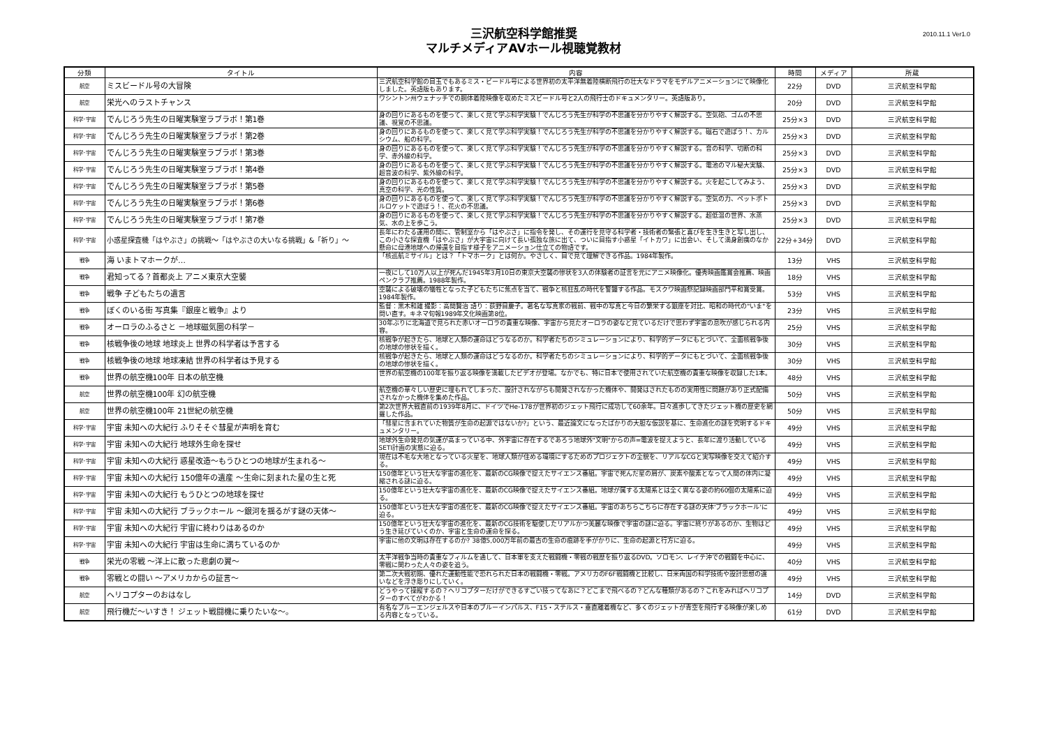三沢航空科学館推奨
マルチメディアAVホール視聴覚教材
2010.11.1 Ver1.0
| 分類 | タイトル | 内容 | 時間 | メディア | 所蔵 |
| --- | --- | --- | --- | --- | --- |
| 航空 | ミスビードル号の大冒険 | 三沢航空科学館の目玉でもあるミス・ビードル号による世界初の太平洋無着陸横断飛行の壮大なドラマをモデルアニメーションにて映像化しました。英語版もあります。 | 22分 | DVD | 三沢航空科学館 |
| 航空 | 栄光へのラストチャンス | ワシントン州ウェナッチでの胴体着陸映像を収めたミスビードル号と2人の飛行士のドキュメンタリー。英語版あり。 | 20分 | DVD | 三沢航空科学館 |
| 科学･宇宙 | でんじろう先生の日曜実験室ラブラボ！第1巻 | 身の回りにあるものを使って、楽しく見て学ぶ科学実験！でんじろう先生が科学の不思議を分かりやすく解説する。空気砲、ゴムの不思議、視覚の不思議。 | 25分×3 | DVD | 三沢航空科学館 |
| 科学･宇宙 | でんじろう先生の日曜実験室ラブラボ！第2巻 | 身の回りにあるものを使って、楽しく見て学ぶ科学実験！でんじろう先生が科学の不思議を分かりやすく解説する。磁石で遊ぼう！、カルシウム、船の科学。 | 25分×3 | DVD | 三沢航空科学館 |
| 科学･宇宙 | でんじろう先生の日曜実験室ラブラボ！第3巻 | 身の回りにあるものを使って、楽しく見て学ぶ科学実験！でんじろう先生が科学の不思議を分かりやすく解説する。音の科学、切断の科学、赤外線の科学。 | 25分×3 | DVD | 三沢航空科学館 |
| 科学･宇宙 | でんじろう先生の日曜実験室ラブラボ！第4巻 | 身の回りにあるものを使って、楽しく見て学ぶ科学実験！でんじろう先生が科学の不思議を分かりやすく解説する。電池のマル秘大実験、超音波の科学、紫外線の科学。 | 25分×3 | DVD | 三沢航空科学館 |
| 科学･宇宙 | でんじろう先生の日曜実験室ラブラボ！第5巻 | 身の回りにあるものを使って、楽しく見て学ぶ科学実験！でんじろう先生が科学の不思議を分かりやすく解説する。火を起こしてみよう、真空の科学、光の性質。 | 25分×3 | DVD | 三沢航空科学館 |
| 科学･宇宙 | でんじろう先生の日曜実験室ラブラボ！第6巻 | 身の回りにあるものを使って、楽しく見て学ぶ科学実験！でんじろう先生が科学の不思議を分かりやすく解説する。空気の力、ペットボトルロケットで遊ぼう！、花火の不思議。 | 25分×3 | DVD | 三沢航空科学館 |
| 科学･宇宙 | でんじろう先生の日曜実験室ラブラボ！第7巻 | 身の回りにあるものを使って、楽しく見て学ぶ科学実験！でんじろう先生が科学の不思議を分かりやすく解説する。超低温の世界、水蒸気、水の上を歩こう。 | 25分×3 | DVD | 三沢航空科学館 |
| 科学･宇宙 | 小惑星探査機「はやぶさ」の挑戦～「はやぶさの大いなる挑戦」&「祈り」～ | 長年にわたる運用の間に、管制室から「はやぶさ」に指令を発し、その運行を見守る科学者・技術者の緊張と喜びを生き生きと写し出し、この小さな探査機「はやぶさ」が大宇宙に向けて長い孤独な旅に出て、ついに目指す小惑星「イトカワ」に出会い、そして満身創痍のなか懸命に母港地球への帰還を目指す様子をアニメーション仕立ての物語です。 | 22分+34分 | DVD | 三沢航空科学館 |
| 戦争 | 海 いまトマホークが… | 「核巡航ミサイル」とは？「トマホーク」とは何か。やさしく、目で見て理解できる作品。1984年製作。 | 13分 | VHS | 三沢航空科学館 |
| 戦争 | 君知ってる？首都炎上 アニメ東京大空襲 | 一夜にして10万人以上が死んだ1945年3月10日の東京大空襲の惨状を3人の体験者の証言を元にアニメ映像化。優秀映画鑑賞会推薦、映画ペンクラブ推薦。1988年製作。 | 18分 | VHS | 三沢航空科学館 |
| 戦争 | 戦争 子どもたちの遺言 | 空襲による破壊の犠牲となった子どもたちに焦点を当て、戦争と核狂乱の時代を警鐘する作品。モスクワ映画祭記録映画部門平和賞受賞。1984年製作。 | 53分 | VHS | 三沢航空科学館 |
| 戦争 | ぼくのいる街 写真集『銀座と戦争』より | 監督：黒木和雄 撮影：高間賢治 語り：荻野目慶子。著名な写真家の戦前、戦中の写真と今日の繁栄する銀座を対比、昭和の時代の"いま"を問い直す。キネマ旬報1989年文化映画第8位。 | 23分 | VHS | 三沢航空科学館 |
| 戦争 | オーロラのふるさと －地球磁気圏の科学－ | 30年ぶりに北海道で見られた赤いオーロラの貴重な映像、宇宙から見たオーロラの姿など見ているだけで思わず宇宙の息吹が感じられる内容。 | 25分 | VHS | 三沢航空科学館 |
| 戦争 | 核戦争後の地球 地球炎上 世界の科学者は予言する | 核戦争が起きたら、地球と人類の運命はどうなるのか。科学者たちのシミュレーションにより、科学的データにもとづいて、全面核戦争後の地球の惨状を描く。 | 30分 | VHS | 三沢航空科学館 |
| 戦争 | 核戦争後の地球 地球凍結 世界の科学者は予見する | 核戦争が起きたら、地球と人類の運命はどうなるのか。科学者たちのシミュレーションにより、科学的データにもとづいて、全面核戦争後の地球の惨状を描く。 | 30分 | VHS | 三沢航空科学館 |
| 戦争 | 世界の航空機100年 日本の航空機 | 世界の航空機の100年を振り返る映像を満載したビデオが登場。なかでも、特に日本で使用されていた航空機の貴重な映像を収録した1本。 | 48分 | VHS | 三沢航空科学館 |
| 航空 | 世界の航空機100年 幻の航空機 | 航空機の華々しい歴史に埋もれてしまった、設計されながらも開発されなかった機体や、開発はされたものの実用性に問題があり正式配備されなかった機体を集めた作品。 | 50分 | VHS | 三沢航空科学館 |
| 航空 | 世界の航空機100年 21世紀の航空機 | 第2次世界大戦直前の1939年8月に、ドイツでHe-178が世界初のジェット飛行に成功して60余年。日々進歩してきたジェット機の歴史を網羅した作品。 | 50分 | VHS | 三沢航空科学館 |
| 科学･宇宙 | 宇宙 未知への大紀行 ふりそそぐ彗星が声明を育む | 「彗星に含まれていた物質が生命の起源ではないか?」という、最近論文になったばかりの大胆な仮説を基に、生命進化の謎を究明するドキュメンタリー。 | 49分 | VHS | 三沢航空科学館 |
| 科学･宇宙 | 宇宙 未知への大紀行 地球外生命を探せ | 地球外生命発見の気運が高まっている中、外宇宙に存在するであろう地球外"文明"からの声=電波を捉えようと、長年に渡り活動しているSETI計画の実態に迫る。 | 49分 | VHS | 三沢航空科学館 |
| 科学･宇宙 | 宇宙 未知への大紀行 惑星改造～もうひとつの地球が生まれる～ | 現在は不毛な大地となっている火星を、地球人類が住める環境にするためのプロジェクトの全貌を、リアルなCGと実写映像を交えて紹介する。 | 49分 | VHS | 三沢航空科学館 |
| 科学･宇宙 | 宇宙 未知への大紀行 150億年の遺産 ～生命に刻まれた星の生と死 | 150億年という壮大な宇宙の進化を、最新のCG映像で捉えたサイエンス番組。宇宙で死んだ星の屑が、炭素や酸素となって人間の体内に凝縮される謎に迫る。 | 49分 | VHS | 三沢航空科学館 |
| 科学･宇宙 | 宇宙 未知への大紀行 もうひとつの地球を探せ | 150億年という壮大な宇宙の進化を、最新のCG映像で捉えたサイエンス番組。地球が属する太陽系とは全く異なる姿の約60個の太陽系に迫る。 | 49分 | VHS | 三沢航空科学館 |
| 科学･宇宙 | 宇宙 未知への大紀行 ブラックホール ～銀河を揺るがす謎の天体～ | 150億年という壮大な宇宙の進化を、最新のCG映像で捉えたサイエンス番組。宇宙のあちらこちらに存在する謎の天体'ブラックホール'に迫る。 | 49分 | VHS | 三沢航空科学館 |
| 科学･宇宙 | 宇宙 未知への大紀行 宇宙に終わりはあるのか | 150億年という壮大な宇宙の進化を、最新のCG技術を駆使したリアルかつ美麗な映像で宇宙の謎に迫る。宇宙に終りがあるのか、生物はどう生き延びていくのか、宇宙と生命の運命を探る。 | 49分 | VHS | 三沢航空科学館 |
| 科学･宇宙 | 宇宙 未知への大紀行 宇宙は生命に満ちているのか | 宇宙に他の文明は存在するのか? 38億5,000万年前の最古の生命の痕跡を手がかりに、生命の起源と行方に迫る。 | 49分 | VHS | 三沢航空科学館 |
| 戦争 | 栄光の零戦 ～洋上に散った悲劇の翼～ | 太平洋戦争当時の貴重なフィルムを通して、日本軍を支えた戦闘機・零戦の戦歴を振り返るDVD。ソロモン、レイテ沖での戦闘を中心に、零戦に関わった人々の姿を追う。 | 40分 | VHS | 三沢航空科学館 |
| 戦争 | 零戦との闘い ～アメリカからの証言～ | 第二次大戦初期、優れた運動性能で恐れられた日本の戦闘機・零戦。アメリカのF6F戦闘機と比較し、日米両国の科学技術や設計思想の違いなどを浮き彫りにしていく。 | 49分 | VHS | 三沢航空科学館 |
| 航空 | ヘリコプターのおはなし | どうやって操縦するの？ヘリコプターだけができるすごい技ってなあに？どこまで飛べるの？どんな種類があるの？これをみればヘリコプターのすべてがわかる！ | 14分 | DVD | 三沢航空科学館 |
| 航空 | 飛行機だ～いすき！ ジェット戦闘機に乗りたいな～。 | 有名なブルーエンジェルスや日本のブルーインパルス、F15・ステルス・垂直離着機など、多くのジェットが青空を飛行する映像が楽しめる内容となっている。 | 61分 | DVD | 三沢航空科学館 |